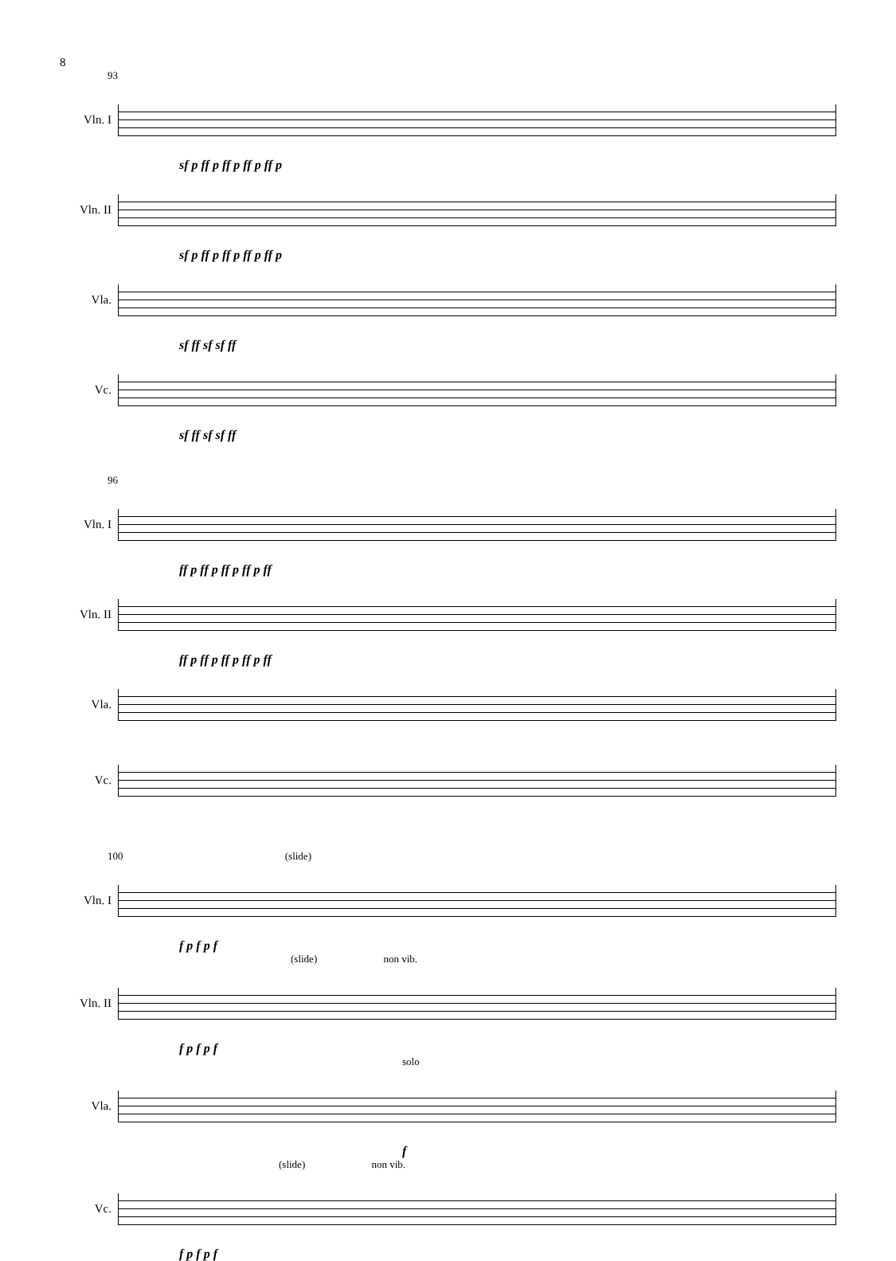8
93
Vln. I
sf p ff p ff p ff p ff p
Vln. II
sf p ff p ff p ff p ff p
Vla.
sf ff sf sf ff
Vc.
sf ff sf sf ff
96
Vln. I
ff p ff p ff p ff p ff
Vln. II
ff p ff p ff p ff p ff
Vla.
Vc.
100 (slide)
Vln. I
f p f p f
(slide) non vib.
Vln. II
f p f p f
solo
Vla.
f
(slide) non vib.
Vc.
f p f p f